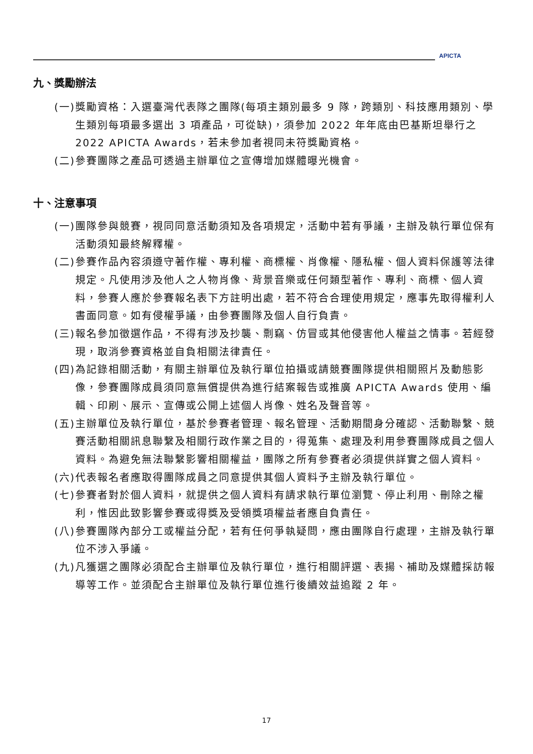APICTA
九、獎勵辦法
(一)獎勵資格：入選臺灣代表隊之團隊(每項主類別最多 9 隊，跨類別、科技應用類別、學生類別每項最多選出 3 項產品，可從缺)，須參加 2022 年年底由巴基斯坦舉行之 2022 APICTA Awards，若未參加者視同未符獎勵資格。
(二)參賽團隊之產品可透過主辦單位之宣傳增加媒體曝光機會。
十、注意事項
(一)團隊參與競賽，視同同意活動須知及各項規定，活動中若有爭議，主辦及執行單位保有活動須知最終解釋權。
(二)參賽作品內容須遵守著作權、專利權、商標權、肖像權、隱私權、個人資料保護等法律規定。凡使用涉及他人之人物肖像、背景音樂或任何類型著作、專利、商標、個人資料，參賽人應於參賽報名表下方註明出處，若不符合合理使用規定，應事先取得權利人書面同意。如有侵權爭議，由參賽團隊及個人自行負責。
(三)報名參加徵選作品，不得有涉及抄襲、剽竊、仿冒或其他侵害他人權益之情事。若經發現，取消參賽資格並自負相關法律責任。
(四)為記錄相關活動，有關主辦單位及執行單位拍攝或請競賽團隊提供相關照片及動態影像，參賽團隊成員須同意無償提供為進行結案報告或推廣 APICTA Awards 使用、編輯、印刷、展示、宣傳或公開上述個人肖像、姓名及聲音等。
(五)主辦單位及執行單位，基於參賽者管理、報名管理、活動期間身分確認、活動聯繫、競賽活動相關訊息聯繫及相關行政作業之目的，得蒐集、處理及利用參賽團隊成員之個人資料。為避免無法聯繫影響相關權益，團隊之所有參賽者必須提供詳實之個人資料。
(六)代表報名者應取得團隊成員之同意提供其個人資料予主辦及執行單位。
(七)參賽者對於個人資料，就提供之個人資料有請求執行單位瀏覽、停止利用、刪除之權利，惟因此致影響參賽或得獎及受領獎項權益者應自負責任。
(八)參賽團隊內部分工或權益分配，若有任何爭執疑問，應由團隊自行處理，主辦及執行單位不涉入爭議。
(九)凡獲選之團隊必須配合主辦單位及執行單位，進行相關評選、表揚、補助及媒體採訪報導等工作。並須配合主辦單位及執行單位進行後續效益追蹤 2 年。
17